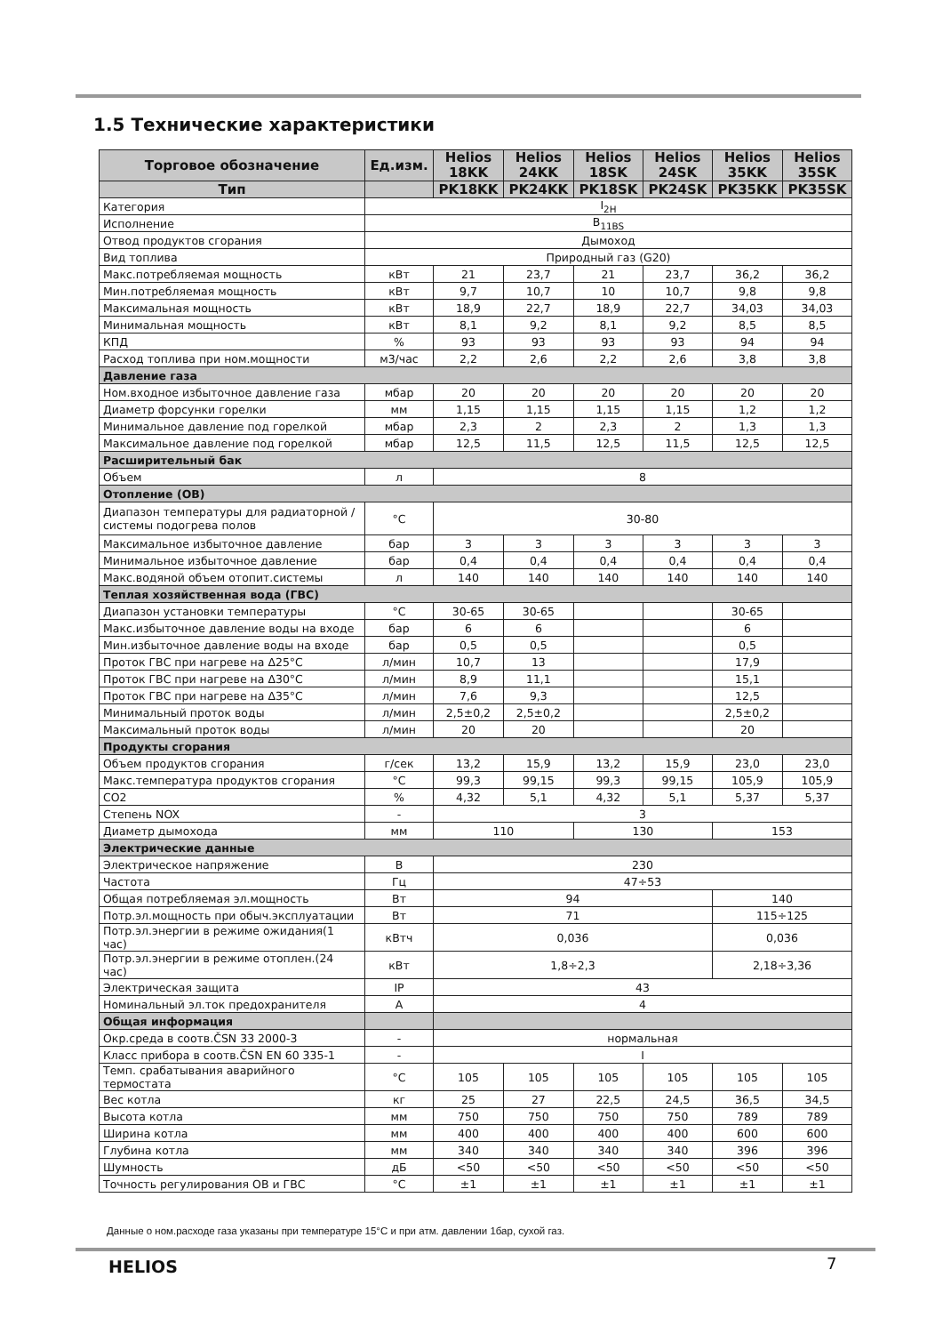1.5 Технические характеристики
| Торговое обозначение | Ед.изм. | Helios 18KK | Helios 24KK | Helios 18SK | Helios 24SK | Helios 35KK | Helios 35SK |
| --- | --- | --- | --- | --- | --- | --- | --- |
| Тип | | PK18KK | PK24KK | PK18SK | PK24SK | PK35KK | PK35SK |
| Категория | I<sub>2H</sub> | | | | | | |
| Исполнение | B<sub>11BS</sub> | | | | | | |
| Отвод продуктов сгорания | Дымоход | | | | | | |
| Вид топлива | Природный газ (G20) | | | | | | |
| Макс.потребляемая мощность | кВт | 21 | 23,7 | 21 | 23,7 | 36,2 | 36,2 |
| Мин.потребляемая мощность | кВт | 9,7 | 10,7 | 10 | 10,7 | 9,8 | 9,8 |
| Максимальная мощность | кВт | 18,9 | 22,7 | 18,9 | 22,7 | 34,03 | 34,03 |
| Минимальная мощность | кВт | 8,1 | 9,2 | 8,1 | 9,2 | 8,5 | 8,5 |
| КПД | % | 93 | 93 | 93 | 93 | 94 | 94 |
| Расход топлива при ном.мощности | м3/час | 2,2 | 2,6 | 2,2 | 2,6 | 3,8 | 3,8 |
| Давление газа | | | | | | | |
| Ном.входное избыточное давление газа | мбар | 20 | 20 | 20 | 20 | 20 | 20 |
| Диаметр форсунки горелки | мм | 1,15 | 1,15 | 1,15 | 1,15 | 1,2 | 1,2 |
| Минимальное давление под горелкой | мбар | 2,3 | 2 | 2,3 | 2 | 1,3 | 1,3 |
| Максимальное давление под горелкой | мбар | 12,5 | 11,5 | 12,5 | 11,5 | 12,5 | 12,5 |
| Расширительный бак | | | | | | | |
| Объем | л | 8 | | | | | |
| Отопление (ОВ) | | | | | | | |
| Диапазон температуры для радиаторной / системы подогрева полов | °C | 30-80 | | | | | |
| Максимальное избыточное давление | бар | 3 | 3 | 3 | 3 | 3 | 3 |
| Минимальное избыточное давление | бар | 0,4 | 0,4 | 0,4 | 0,4 | 0,4 | 0,4 |
| Макс.водяной объем отопит.системы | л | 140 | 140 | 140 | 140 | 140 | 140 |
| Теплая хозяйственная вода (ГВС) | | | | | | | |
| Диапазон установки температуры | °C | 30-65 | 30-65 | | | 30-65 | |
| Макс.избыточное давление воды на входе | бар | 6 | 6 | | | 6 | |
| Мин.избыточное давление воды на входе | бар | 0,5 | 0,5 | | | 0,5 | |
| Проток ГВС при нагреве на Δ25°C | л/мин | 10,7 | 13 | | | 17,9 | |
| Проток ГВС при нагреве на Δ30°C | л/мин | 8,9 | 11,1 | | | 15,1 | |
| Проток ГВС при нагреве на Δ35°C | л/мин | 7,6 | 9,3 | | | 12,5 | |
| Минимальный проток воды | л/мин | 2,5±0,2 | 2,5±0,2 | | | 2,5±0,2 | |
| Максимальный проток воды | л/мин | 20 | 20 | | | 20 | |
| Продукты сгорания | | | | | | | |
| Объем продуктов сгорания | г/сек | 13,2 | 15,9 | 13,2 | 15,9 | 23,0 | 23,0 |
| Макс.температура продуктов сгорания | °C | 99,3 | 99,15 | 99,3 | 99,15 | 105,9 | 105,9 |
| CO2 | % | 4,32 | 5,1 | 4,32 | 5,1 | 5,37 | 5,37 |
| Степень NOX | - | 3 | | | | | |
| Диаметр дымохода | мм | 110 | | 130 | | 153 | |
| Электрические данные | | | | | | | |
| Электрическое напряжение | В | 230 | | | | | |
| Частота | Гц | 47÷53 | | | | | |
| Общая потребляемая эл.мощность | Вт | 94 | | | | 140 | |
| Потр.эл.мощность при обыч.эксплуатации | Вт | 71 | | | | 115÷125 | |
| Потр.эл.энергии в режиме ожидания(1 час) | кВтч | 0,036 | | | | 0,036 | |
| Потр.эл.энергии в режиме отоплен.(24 час) | кВт | 1,8÷2,3 | | | | 2,18÷3,36 | |
| Электрическая защита | IP | 43 | | | | | |
| Номинальный эл.ток предохранителя | А | 4 | | | | | |
| Общая информация | | | | | | | |
| Окр.среда в соотв.ČSN 33 2000-3 | - | нормальная | | | | | |
| Класс прибора в соотв.ČSN EN 60 335-1 | - | I | | | | | |
| Темп. срабатывания аварийного термостата | °C | 105 | 105 | 105 | 105 | 105 | 105 |
| Вес котла | кг | 25 | 27 | 22,5 | 24,5 | 36,5 | 34,5 |
| Высота котла | мм | 750 | 750 | 750 | 750 | 789 | 789 |
| Ширина котла | мм | 400 | 400 | 400 | 400 | 600 | 600 |
| Глубина котла | мм | 340 | 340 | 340 | 340 | 396 | 396 |
| Шумность | дБ | <50 | <50 | <50 | <50 | <50 | <50 |
| Точность регулирования ОВ и ГВС | °C | ±1 | ±1 | ±1 | ±1 | ±1 | ±1 |
Данные о ном.расходе газа указаны при температуре 15°C и при атм. давлении 1бар, сухой газ.
HELIOS 7